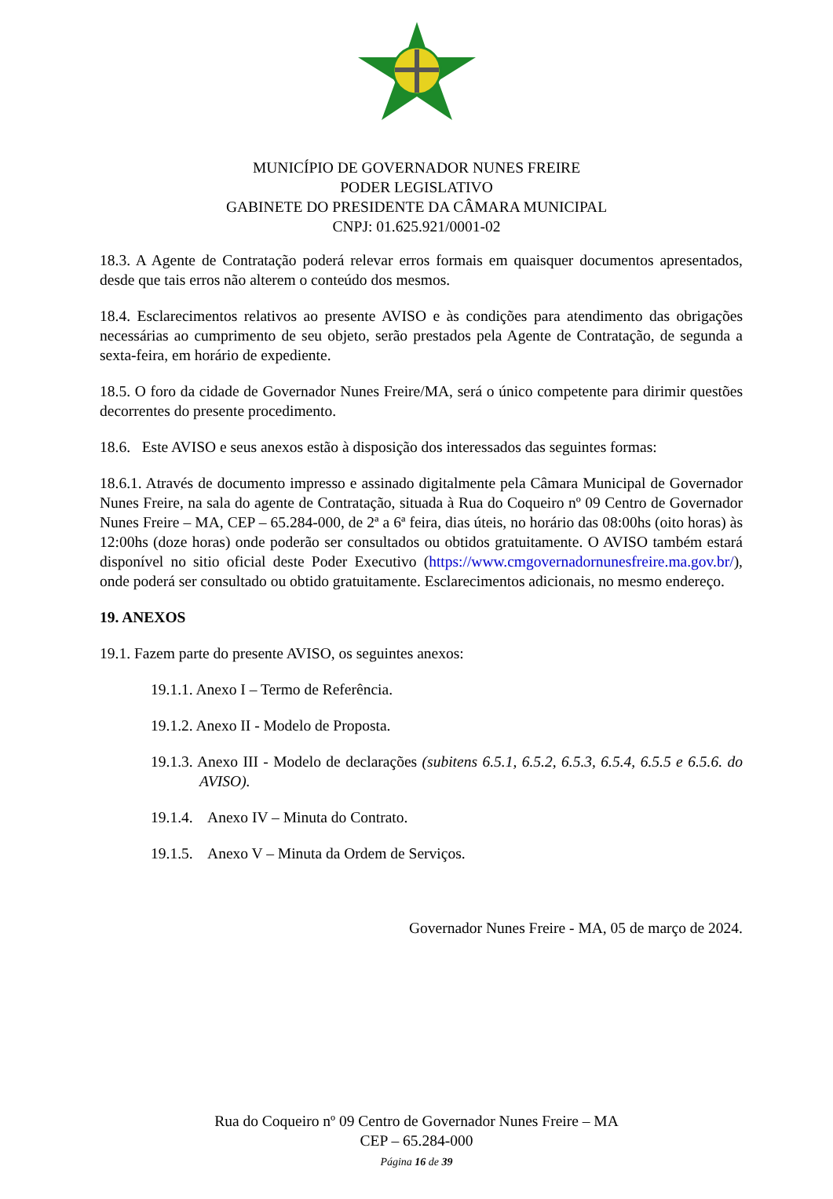MUNICÍPIO DE GOVERNADOR NUNES FREIRE
PODER LEGISLATIVO
GABINETE DO PRESIDENTE DA CÂMARA MUNICIPAL
CNPJ: 01.625.921/0001-02
18.3. A Agente de Contratação poderá relevar erros formais em quaisquer documentos apresentados, desde que tais erros não alterem o conteúdo dos mesmos.
18.4. Esclarecimentos relativos ao presente AVISO e às condições para atendimento das obrigações necessárias ao cumprimento de seu objeto, serão prestados pela Agente de Contratação, de segunda a sexta-feira, em horário de expediente.
18.5. O foro da cidade de Governador Nunes Freire/MA, será o único competente para dirimir questões decorrentes do presente procedimento.
18.6. Este AVISO e seus anexos estão à disposição dos interessados das seguintes formas:
18.6.1. Através de documento impresso e assinado digitalmente pela Câmara Municipal de Governador Nunes Freire, na sala do agente de Contratação, situada à Rua do Coqueiro nº 09 Centro de Governador Nunes Freire – MA, CEP – 65.284-000, de 2ª a 6ª feira, dias úteis, no horário das 08:00hs (oito horas) às 12:00hs (doze horas) onde poderão ser consultados ou obtidos gratuitamente. O AVISO também estará disponível no sitio oficial deste Poder Executivo (https://www.cmgovernadornunesfreire.ma.gov.br/), onde poderá ser consultado ou obtido gratuitamente. Esclarecimentos adicionais, no mesmo endereço.
19. ANEXOS
19.1. Fazem parte do presente AVISO, os seguintes anexos:
19.1.1. Anexo I – Termo de Referência.
19.1.2. Anexo II - Modelo de Proposta.
19.1.3. Anexo III - Modelo de declarações (subitens 6.5.1, 6.5.2, 6.5.3, 6.5.4, 6.5.5 e 6.5.6. do AVISO).
19.1.4. Anexo IV – Minuta do Contrato.
19.1.5. Anexo V – Minuta da Ordem de Serviços.
Governador Nunes Freire - MA, 05 de março de 2024.
Rua do Coqueiro nº 09 Centro de Governador Nunes Freire – MA
CEP – 65.284-000
Página 16 de 39